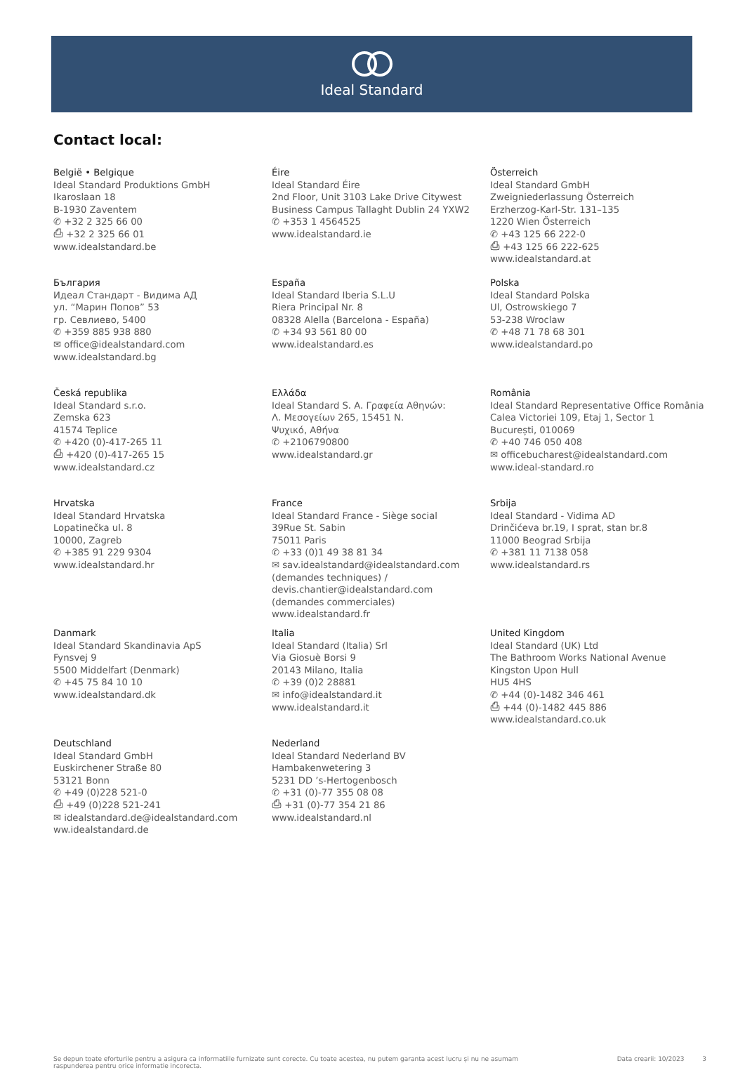Ideal Standard
Contact local:
België • Belgique
Ideal Standard Produktions GmbH
Ikaroslaan 18
B-1930 Zaventem
✆ +32 2 325 66 00
⎙ +32 2 325 66 01
www.idealstandard.be
Éire
Ideal Standard Éire
2nd Floor, Unit 3103 Lake Drive Citywest
Business Campus Tallaght Dublin 24 YXW2
✆ +353 1 4564525
www.idealstandard.ie
Österreich
Ideal Standard GmbH
Zweigniederlassung Österreich
Erzherzog-Karl-Str. 131–135
1220 Wien Österreich
✆ +43 125 66 222-0
⎙ +43 125 66 222-625
www.idealstandard.at
България
Идеал Стандарт - Видима АД
ул. “Марин Попов” 53
гр. Севлиево, 5400
✆ +359 885 938 880
✉ office@idealstandard.com
www.idealstandard.bg
España
Ideal Standard Iberia S.L.U
Riera Principal Nr. 8
08328 Alella (Barcelona - España)
✆ +34 93 561 80 00
www.idealstandard.es
Polska
Ideal Standard Polska
Ul, Ostrowskiego 7
53-238 Wroclaw
✆ +48 71 78 68 301
www.idealstandard.po
Česká republika
Ideal Standard s.r.o.
Zemska 623
41574 Teplice
✆ +420 (0)-417-265 11
⎙ +420 (0)-417-265 15
www.idealstandard.cz
Ελλάδα
Ideal Standard S. A. Γραφεία Αθηνών:
Λ. Μεσογείων 265, 15451 Ν.
Ψυχικό, Αθήνα
✆ +2106790800
www.idealstandard.gr
România
Ideal Standard Representative Office România
Calea Victoriei 109, Etaj 1, Sector 1
București, 010069
✆ +40 746 050 408
✉ officebucharest@idealstandard.com
www.ideal-standard.ro
Hrvatska
Ideal Standard Hrvatska
Lopatinečka ul. 8
10000, Zagreb
✆ +385 91 229 9304
www.idealstandard.hr
France
Ideal Standard France - Siège social
39Rue St. Sabin
75011 Paris
✆ +33 (0)1 49 38 81 34
✉ sav.idealstandard@idealstandard.com
(demandes techniques) /
devis.chantier@idealstandard.com
(demandes commerciales)
www.idealstandard.fr
Srbija
Ideal Standard - Vidima AD
Drinčićeva br.19, I sprat, stan br.8
11000 Beograd Srbija
✆ +381 11 7138 058
www.idealstandard.rs
Danmark
Ideal Standard Skandinavia ApS
Fynsvej 9
5500 Middelfart (Denmark)
✆ +45 75 84 10 10
www.idealstandard.dk
Italia
Ideal Standard (Italia) Srl
Via Giosuè Borsi 9
20143 Milano, Italia
✆ +39 (0)2 28881
✉ info@idealstandard.it
www.idealstandard.it
United Kingdom
Ideal Standard (UK) Ltd
The Bathroom Works National Avenue
Kingston Upon Hull
HU5 4HS
✆ +44 (0)-1482 346 461
⎙ +44 (0)-1482 445 886
www.idealstandard.co.uk
Deutschland
Ideal Standard GmbH
Euskirchener Straße 80
53121 Bonn
✆ +49 (0)228 521-0
⎙ +49 (0)228 521-241
✉ idealstandard.de@idealstandard.com
ww.idealstandard.de
Nederland
Ideal Standard Nederland BV
Hambakenwetering 3
5231 DD ’s-Hertogenbosch
✆ +31 (0)-77 355 08 08
⎙ +31 (0)-77 354 21 86
www.idealstandard.nl
Se depun toate eforturile pentru a asigura ca informatiile furnizate sunt corecte. Cu toate acestea, nu putem garanta acest lucru și nu ne asumam
raspunderea pentru orice informatie incorecta.
Data crearii: 10/2023 3